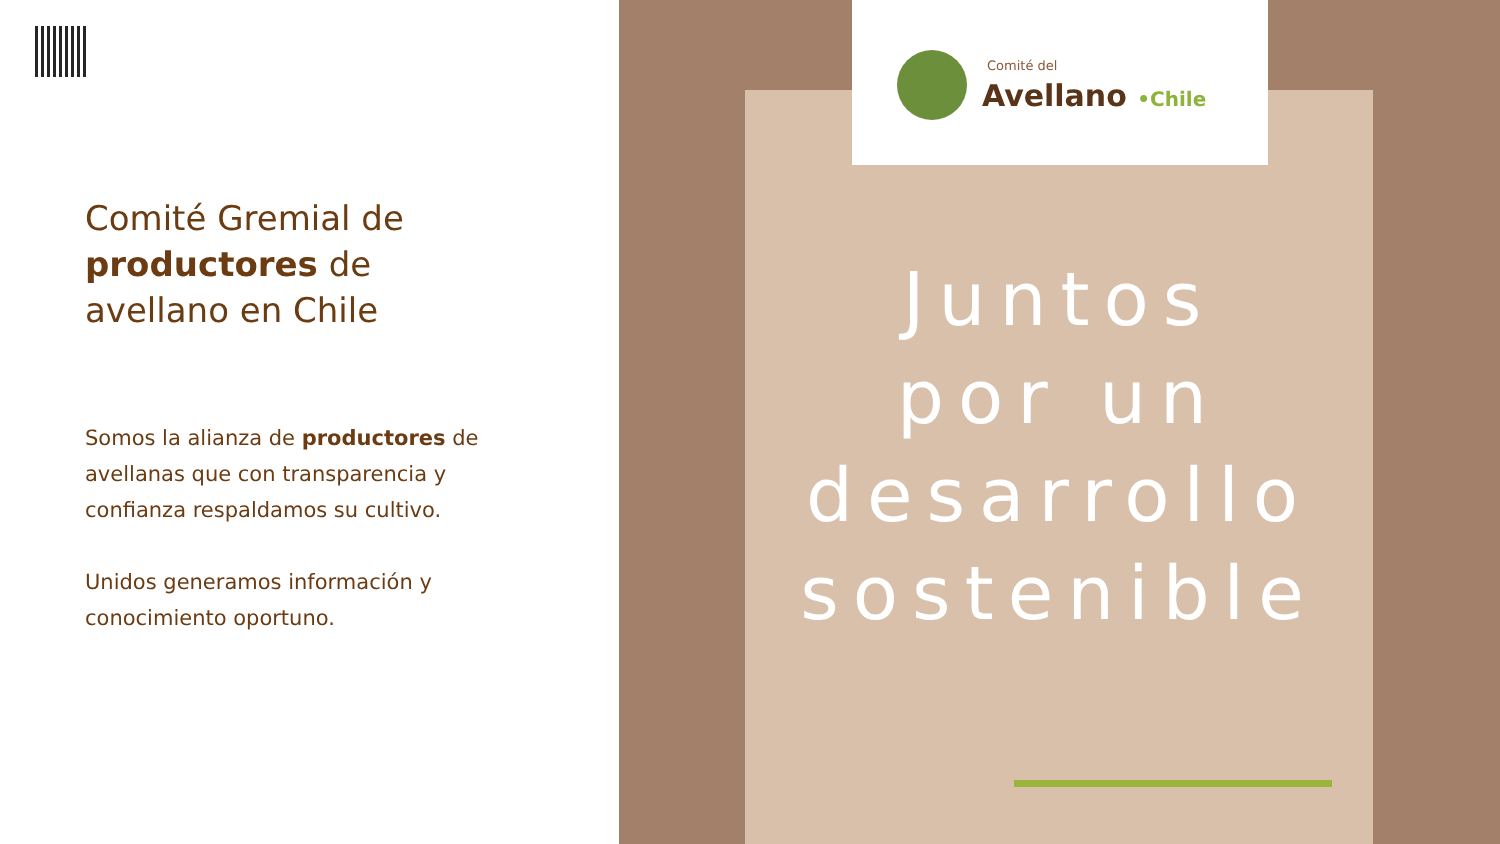Comité Gremial de
productores de
avellano en Chile
Somos la alianza de productores de avellanas que con transparencia y confianza respaldamos su cultivo.
Unidos generamos información y conocimiento oportuno.
Comité del
Avellano •Chile
Juntos
por un
desarrollo
sostenible